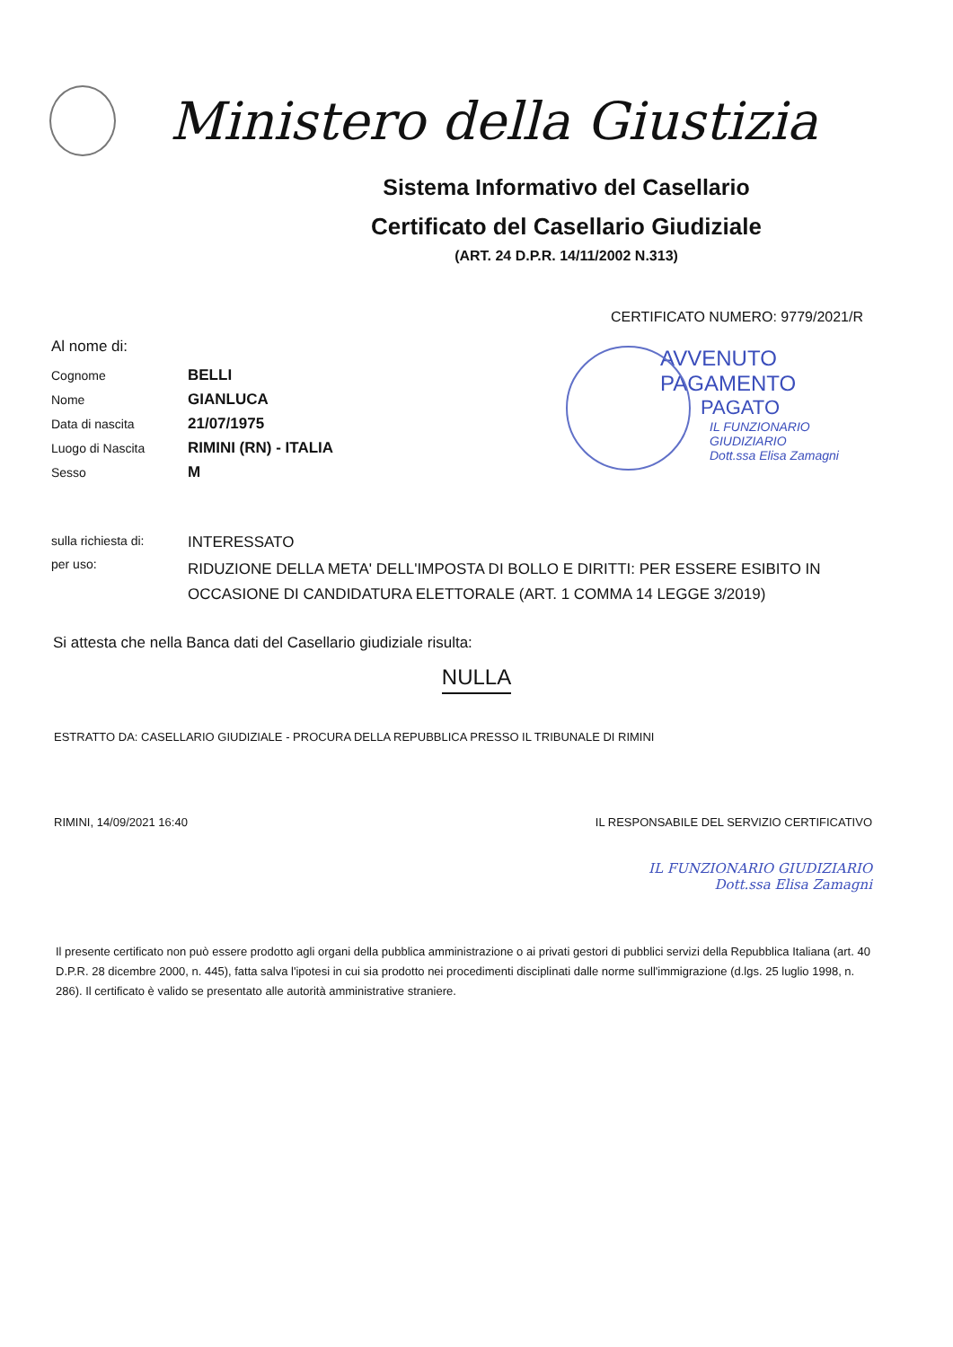Ministero della Giustizia
Sistema Informativo del Casellario
Certificato del Casellario Giudiziale
(ART. 24 D.P.R. 14/11/2002 N.313)
CERTIFICATO NUMERO: 9779/2021/R
Al nome di:
Cognome BELLI
Nome GIANLUCA
Data di nascita 21/07/1975
Luogo di Nascita RIMINI (RN) - ITALIA
Sesso M
AVVENUTO PAGAMENTO
PAGATO
IL FUNZIONARIO GIUDIZIARIO
Dott.ssa Elisa Zamagni
sulla richiesta di: INTERESSATO
per uso: RIDUZIONE DELLA META' DELL'IMPOSTA DI BOLLO E DIRITTI: PER ESSERE ESIBITO IN OCCASIONE DI CANDIDATURA ELETTORALE (ART. 1 COMMA 14 LEGGE 3/2019)
Si attesta che nella Banca dati del Casellario giudiziale risulta:
NULLA
ESTRATTO DA: CASELLARIO GIUDIZIALE - PROCURA DELLA REPUBBLICA PRESSO IL TRIBUNALE DI RIMINI
RIMINI, 14/09/2021 16:40 IL RESPONSABILE DEL SERVIZIO CERTIFICATIVO
IL FUNZIONARIO GIUDIZIARIO
Dott.ssa Elisa Zamagni
Il presente certificato non può essere prodotto agli organi della pubblica amministrazione o ai privati gestori di pubblici servizi della Repubblica Italiana (art. 40 D.P.R. 28 dicembre 2000, n. 445), fatta salva l'ipotesi in cui sia prodotto nei procedimenti disciplinati dalle norme sull'immigrazione (d.lgs. 25 luglio 1998, n. 286). Il certificato è valido se presentato alle autorità amministrative straniere.